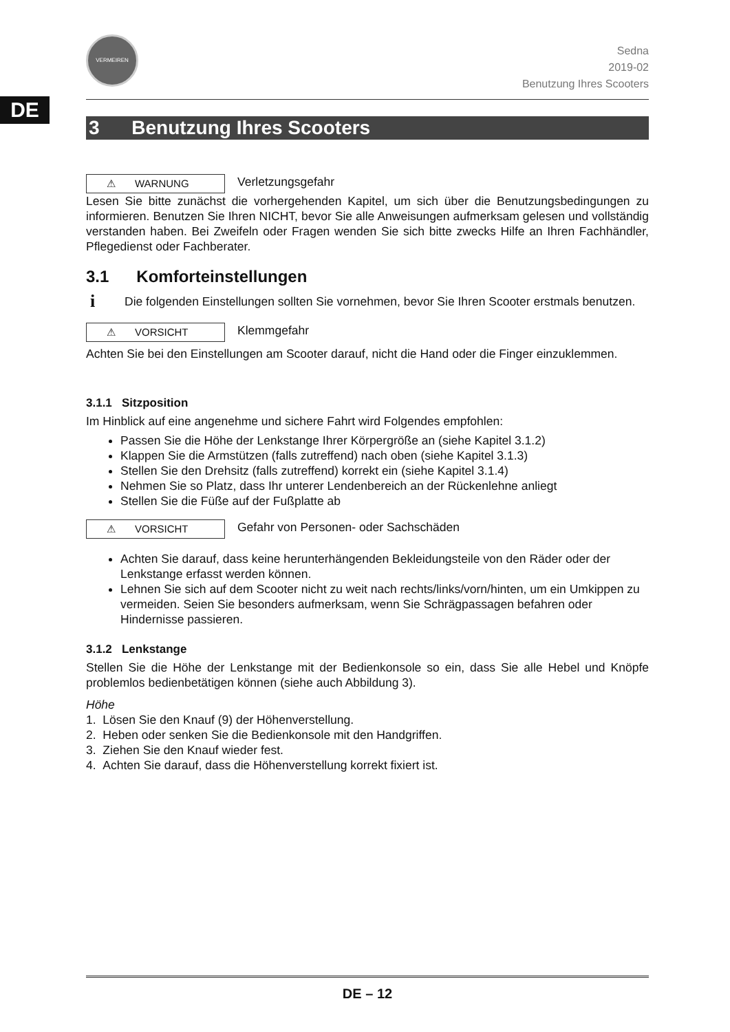DE
VERMEIREN
Sedna
2019-02
Benutzung Ihres Scooters
3 Benutzung Ihres Scooters
⚠ WARNUNG Verletzungsgefahr
Lesen Sie bitte zunächst die vorhergehenden Kapitel, um sich über die Benutzungsbedingungen zu informieren. Benutzen Sie Ihren NICHT, bevor Sie alle Anweisungen aufmerksam gelesen und vollständig verstanden haben. Bei Zweifeln oder Fragen wenden Sie sich bitte zwecks Hilfe an Ihren Fachhändler, Pflegedienst oder Fachberater.
3.1 Komforteinstellungen
i Die folgenden Einstellungen sollten Sie vornehmen, bevor Sie Ihren Scooter erstmals benutzen.
⚠ VORSICHT Klemmgefahr
Achten Sie bei den Einstellungen am Scooter darauf, nicht die Hand oder die Finger einzuklemmen.
3.1.1 Sitzposition
Im Hinblick auf eine angenehme und sichere Fahrt wird Folgendes empfohlen:
Passen Sie die Höhe der Lenkstange Ihrer Körpergröße an (siehe Kapitel 3.1.2)
Klappen Sie die Armstützen (falls zutreffend) nach oben (siehe Kapitel 3.1.3)
Stellen Sie den Drehsitz (falls zutreffend) korrekt ein (siehe Kapitel 3.1.4)
Nehmen Sie so Platz, dass Ihr unterer Lendenbereich an der Rückenlehne anliegt
Stellen Sie die Füße auf der Fußplatte ab
⚠ VORSICHT Gefahr von Personen- oder Sachschäden
Achten Sie darauf, dass keine herunterhängenden Bekleidungsteile von den Räder oder der Lenkstange erfasst werden können.
Lehnen Sie sich auf dem Scooter nicht zu weit nach rechts/links/vorn/hinten, um ein Umkippen zu vermeiden. Seien Sie besonders aufmerksam, wenn Sie Schrägpassagen befahren oder Hindernisse passieren.
3.1.2 Lenkstange
Stellen Sie die Höhe der Lenkstange mit der Bedienkonsole so ein, dass Sie alle Hebel und Knöpfe problemlos bedienbetätigen können (siehe auch Abbildung 3).
Höhe
1. Lösen Sie den Knauf (9) der Höhenverstellung.
2. Heben oder senken Sie die Bedienkonsole mit den Handgriffen.
3. Ziehen Sie den Knauf wieder fest.
4. Achten Sie darauf, dass die Höhenverstellung korrekt fixiert ist.
DE – 12